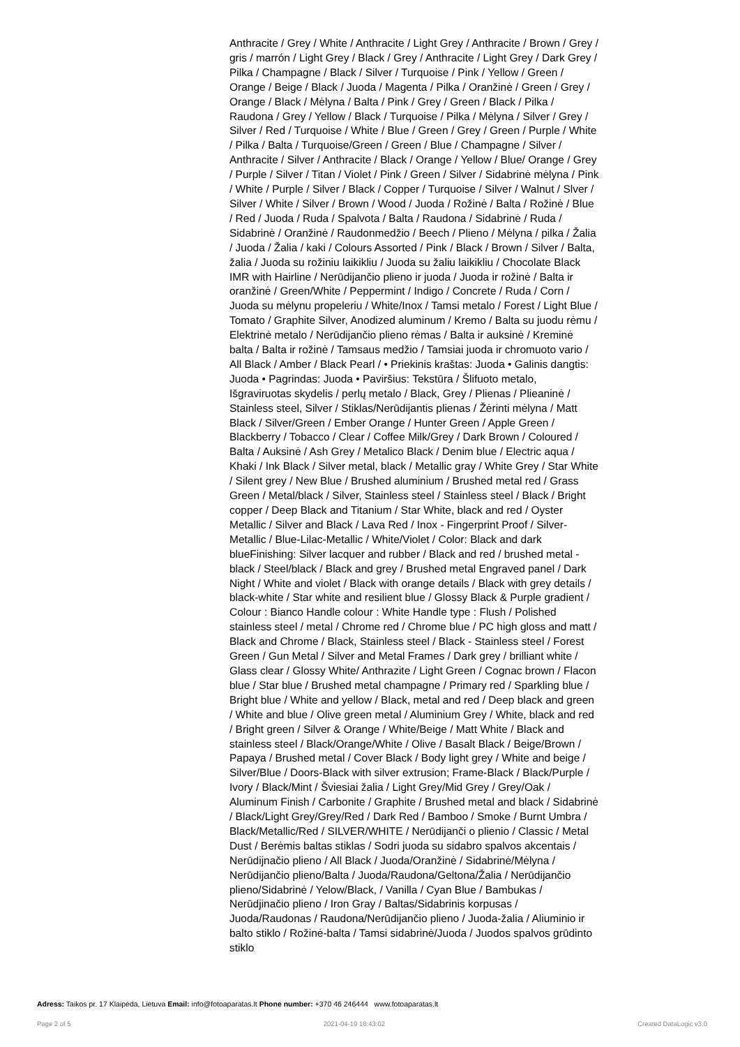Anthracite / Grey / White / Anthracite / Light Grey / Anthracite / Brown / Grey / gris / marrón / Light Grey / Black / Grey / Anthracite / Light Grey / Dark Grey / Pilka / Champagne / Black / Silver / Turquoise / Pink / Yellow / Green / Orange / Beige / Black / Juoda / Magenta / Pilka / Oranžinė / Green / Grey / Orange / Black / Mėlyna / Balta / Pink / Grey / Green / Black / Pilka / Raudona / Grey / Yellow / Black / Turquoise / Pilka / Mėlyna / Silver / Grey / Silver / Red / Turquoise / White / Blue / Green / Grey / Green / Purple / White / Pilka / Balta / Turquoise/Green / Green / Blue / Champagne / Silver / Anthracite / Silver / Anthracite / Black / Orange / Yellow / Blue/ Orange / Grey / Purple / Silver / Titan / Violet / Pink / Green / Silver / Sidabrinė mėlyna / Pink / White / Purple / Silver / Black / Copper / Turquoise / Silver / Walnut / Slver / Silver / White / Silver / Brown / Wood / Juoda / Rožinė / Balta / Rožinė / Blue / Red / Juoda / Ruda / Spalvota / Balta / Raudona / Sidabrinė / Ruda / Sidabrinė / Oranžinė / Raudonmedžio / Beech / Plieno / Mėlyna / pilka / Žalia / Juoda / Žalia / kaki / Colours Assorted / Pink / Black / Brown / Silver / Balta, žalia / Juoda su rožiniu laikikliu / Juoda su žaliu laikikliu / Chocolate Black IMR with Hairline / Nerūdijančio plieno ir juoda / Juoda ir rožinė / Balta ir oranžinė / Green/White / Peppermint / Indigo / Concrete / Ruda / Corn / Juoda su mėlynu propeleriu / White/Inox / Tamsi metalo / Forest / Light Blue / Tomato / Graphite Silver, Anodized aluminum / Kremo / Balta su juodu rėmu / Elektrinė metalo / Nerūdijančio plieno rėmas / Balta ir auksinė / Kreminė balta / Balta ir rožinė / Tamsaus medžio / Tamsiai juoda ir chromuoto vario / All Black / Amber / Black Pearl / • Priekinis kraštas: Juoda • Galinis dangtis: Juoda • Pagrindas: Juoda • Paviršius: Tekstūra / Šlifuoto metalo, Išgraviruotas skydelis / perlų metalo / Black, Grey / Plienas / Plieaninė / Stainless steel, Silver / Stiklas/Nerūdijantis plienas / Žėrinti mėlyna / Matt Black / Silver/Green / Ember Orange / Hunter Green / Apple Green / Blackberry / Tobacco / Clear / Coffee Milk/Grey / Dark Brown / Coloured / Balta / Auksinė / Ash Grey / Metalico Black / Denim blue / Electric aqua / Khaki / Ink Black / Silver metal, black / Metallic gray / White Grey / Star White / Silent grey / New Blue / Brushed aluminium / Brushed metal red / Grass Green / Metal/black / Silver, Stainless steel / Stainless steel / Black / Bright copper / Deep Black and Titanium / Star White, black and red / Oyster Metallic / Silver and Black / Lava Red / Inox - Fingerprint Proof / Silver-Metallic / Blue-Lilac-Metallic / White/Violet / Color: Black and dark blueFinishing: Silver lacquer and rubber / Black and red / brushed metal - black / Steel/black / Black and grey / Brushed metal Engraved panel / Dark Night / White and violet / Black with orange details / Black with grey details / black-white / Star white and resilient blue / Glossy Black & Purple gradient / Colour : Bianco Handle colour : White Handle type : Flush / Polished stainless steel / metal / Chrome red / Chrome blue / PC high gloss and matt / Black and Chrome / Black, Stainless steel / Black - Stainless steel / Forest Green / Gun Metal / Silver and Metal Frames / Dark grey / brilliant white / Glass clear / Glossy White/ Anthrazite / Light Green / Cognac brown / Flacon blue / Star blue / Brushed metal champagne / Primary red / Sparkling blue / Bright blue / White and yellow / Black, metal and red / Deep black and green / White and blue / Olive green metal / Aluminium Grey / White, black and red / Bright green / Silver & Orange / White/Beige / Matt White / Black and stainless steel / Black/Orange/White / Olive / Basalt Black / Beige/Brown / Papaya / Brushed metal / Cover Black / Body light grey / White and beige / Silver/Blue / Doors-Black with silver extrusion; Frame-Black / Black/Purple / Ivory / Black/Mint / Šviesiai žalia / Light Grey/Mid Grey / Grey/Oak / Aluminum Finish / Carbonite / Graphite / Brushed metal and black / Sidabrinė / Black/Light Grey/Grey/Red / Dark Red / Bamboo / Smoke / Burnt Umbra / Black/Metallic/Red / SILVER/WHITE / Nerūdijanči o plienio / Classic / Metal Dust / Berėmis baltas stiklas / Sodri juoda su sidabro spalvos akcentais / Nerūdijnačio plieno / All Black / Juoda/Oranžinė / Sidabrinė/Mėlyna / Nerūdijančio plieno/Balta / Juoda/Raudona/Geltona/Žalia / Nerūdijančio plieno/Sidabrinė / Yelow/Black, / Vanilla / Cyan Blue / Bambukas / Nerūdjinačio plieno / Iron Gray / Baltas/Sidabrinis korpusas / Juoda/Raudonas / Raudona/Nerūdijančio plieno / Juoda-žalia / Aliuminio ir balto stiklo / Rožinė-balta / Tamsi sidabrinė/Juoda / Juodos spalvos grūdinto stiklo
Adress: Taikos pr. 17 Klaipėda, Lietuva Email: info@fotoaparatas.lt Phone number: +370 46 246444 www.fotoaparatas.lt
Page 2 of 5 2021-04-19 18:43:02 Created DataLogic v3.0